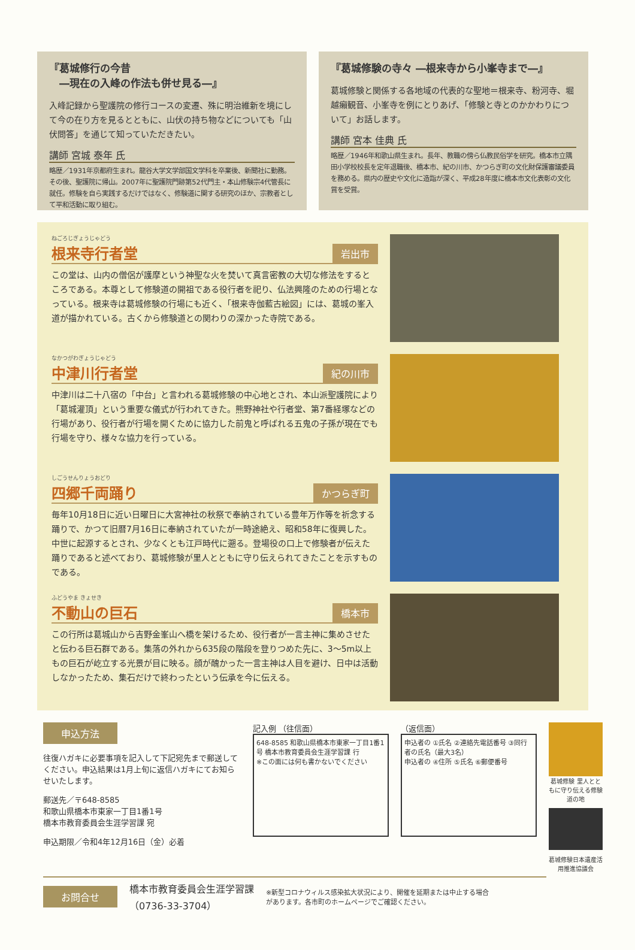『葛城修行の今昔
　―現在の入峰の作法も併せ見る―』
入峰記録から聖護院の修行コースの変遷、殊に明治維新を境にして今の在り方を見るとともに、山伏の持ち物などについても「山伏問答」を通じて知っていただきたい。
講師 宮城 泰年 氏
略歴／1931年京都府生まれ。龍谷大学文学部国文学科を卒業後、新聞社に勤務。その後、聖護院に帰山。2007年に聖護院門跡第52代門主・本山修験宗4代管長に就任。修験を自ら実践するだけではなく、修験道に関する研究のほか、宗教者として平和活動に取り組む。
『葛城修験の寺々 ―根来寺から小峯寺まで―』
葛城修験と関係する各地域の代表的な聖地＝根来寺、粉河寺、堀越癩観音、小峯寺を例にとりあげ、「修験と寺とのかかわりについて」お話します。
講師 宮本 佳典 氏
略歴／1946年和歌山県生まれ。長年、教職の傍ら仏教民俗学を研究。橋本市立隅田小学校校長を定年退職後、橋本市、紀の川市、かつらぎ町の文化財保護審議委員を務める。県内の歴史や文化に造詣が深く、平成28年度に橋本市文化表彰の文化賞を受賞。
ねごろじぎょうじゃどう
根来寺行者堂
岩出市
この堂は、山内の僧侶が護摩という神聖な火を焚いて真言密教の大切な修法をするところである。本尊として修験道の開祖である役行者を祀り、仏法興隆のための行場となっている。根来寺は葛城修験の行場にも近く、「根来寺伽藍古絵図」には、葛城の峯入道が描かれている。古くから修験道との関わりの深かった寺院である。
なかつがわぎょうじゃどう
中津川行者堂
紀の川市
中津川は二十八宿の「中台」と言われる葛城修験の中心地とされ、本山派聖護院により「葛城灌頂」という重要な儀式が行われてきた。熊野神社や行者堂、第7番経塚などの行場があり、役行者が行場を開くために協力した前鬼と呼ばれる五鬼の子孫が現在でも行場を守り、様々な協力を行っている。
しごうせんりょうおどり
四郷千両踊り
かつらぎ町
毎年10月18日に近い日曜日に大宮神社の秋祭で奉納されている豊年万作等を祈念する踊りで、かつて旧暦7月16日に奉納されていたが一時途絶え、昭和58年に復興した。
中世に起源するとされ、少なくとも江戸時代に遡る。登場役の口上で修験者が伝えた踊りであると述べており、葛城修験が里人とともに守り伝えられてきたことを示すものである。
ふどうやま きょせき
不動山の巨石
橋本市
この行所は葛城山から吉野金峯山へ橋を架けるため、役行者が一言主神に集めさせたと伝わる巨石群である。集落の外れから635段の階段を登りつめた先に、3～5m以上もの巨石が屹立する光景が目に映る。顔が醜かった一言主神は人目を避け、日中は活動しなかったため、集石だけで終わったという伝承を今に伝える。
申込方法
往復ハガキに必要事項を記入して下記宛先まで郵送してください。申込結果は1月上旬に返信ハガキにてお知らせいたします。
郵送先／〒648-8585
和歌山県橋本市東家一丁目1番1号
橋本市教育委員会生涯学習課 宛
申込期限／令和4年12月16日（金）必着
記入例 （往信面）
648-8585 和歌山県橋本市東家一丁目1番1号 橋本市教育委員会生涯学習課 行
※この面には何も書かないでください
（返信面）
申込者の ①氏名 ②連絡先電話番号 ③同行者の氏名（最大3名）
申込者の ④住所 ⑤氏名 ⑥郵便番号
葛城修験 里人とともに守り伝える修験道の地
葛城修験日本遺産活用推進協議会
お問合せ
橋本市教育委員会生涯学習課
（0736-33-3704）
※新型コロナウィルス感染拡大状況により、開催を延期または中止する場合があります。各市町のホームページでご確認ください。